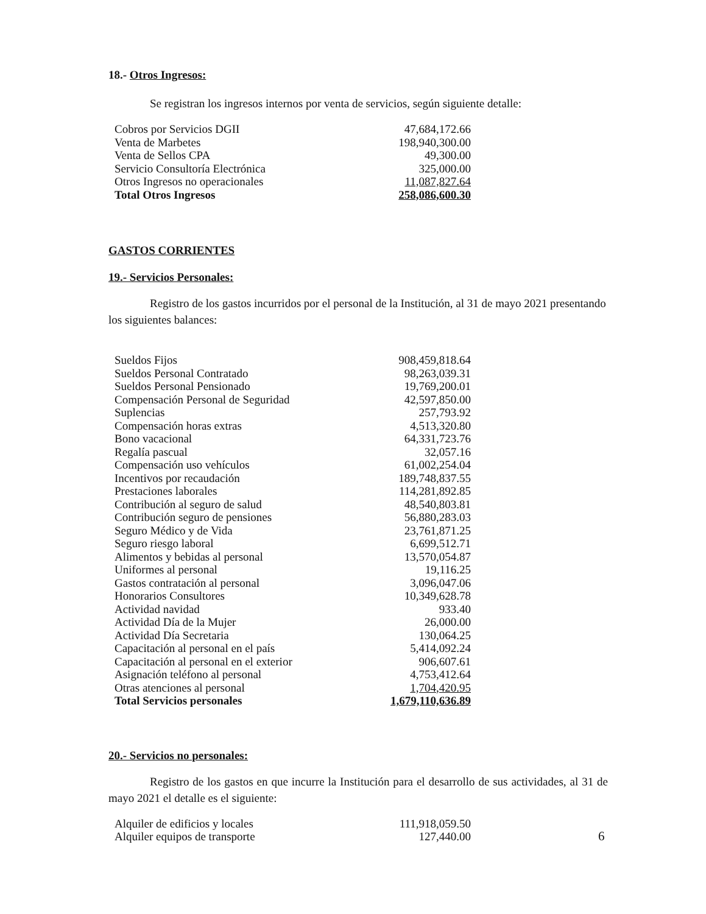18.- Otros Ingresos:
Se registran los ingresos internos por venta de servicios, según siguiente detalle:
| Cobros por Servicios DGII | 47,684,172.66 |
| Venta de Marbetes | 198,940,300.00 |
| Venta de Sellos CPA | 49,300.00 |
| Servicio Consultoría Electrónica | 325,000.00 |
| Otros Ingresos no operacionales | 11,087,827.64 |
| Total Otros Ingresos | 258,086,600.30 |
GASTOS CORRIENTES
19.- Servicios Personales:
Registro de los gastos incurridos por el personal de la Institución, al 31 de mayo 2021 presentando los siguientes balances:
| Sueldos Fijos | 908,459,818.64 |
| Sueldos Personal Contratado | 98,263,039.31 |
| Sueldos Personal Pensionado | 19,769,200.01 |
| Compensación Personal de Seguridad | 42,597,850.00 |
| Suplencias | 257,793.92 |
| Compensación horas extras | 4,513,320.80 |
| Bono vacacional | 64,331,723.76 |
| Regalía pascual | 32,057.16 |
| Compensación uso vehículos | 61,002,254.04 |
| Incentivos por recaudación | 189,748,837.55 |
| Prestaciones laborales | 114,281,892.85 |
| Contribución al seguro de salud | 48,540,803.81 |
| Contribución seguro de pensiones | 56,880,283.03 |
| Seguro Médico y de Vida | 23,761,871.25 |
| Seguro riesgo laboral | 6,699,512.71 |
| Alimentos y bebidas al personal | 13,570,054.87 |
| Uniformes al personal | 19,116.25 |
| Gastos contratación al personal | 3,096,047.06 |
| Honorarios Consultores | 10,349,628.78 |
| Actividad navidad | 933.40 |
| Actividad Día de la Mujer | 26,000.00 |
| Actividad Día Secretaria | 130,064.25 |
| Capacitación al personal en el país | 5,414,092.24 |
| Capacitación al personal en el exterior | 906,607.61 |
| Asignación teléfono al personal | 4,753,412.64 |
| Otras atenciones al personal | 1,704,420.95 |
| Total Servicios personales | 1,679,110,636.89 |
20.- Servicios no personales:
Registro de los gastos en que incurre la Institución para el desarrollo de sus actividades, al 31 de mayo 2021 el detalle es el siguiente:
| Alquiler de edificios y locales | 111,918,059.50 |
| Alquiler equipos de transporte | 127,440.00 |
6